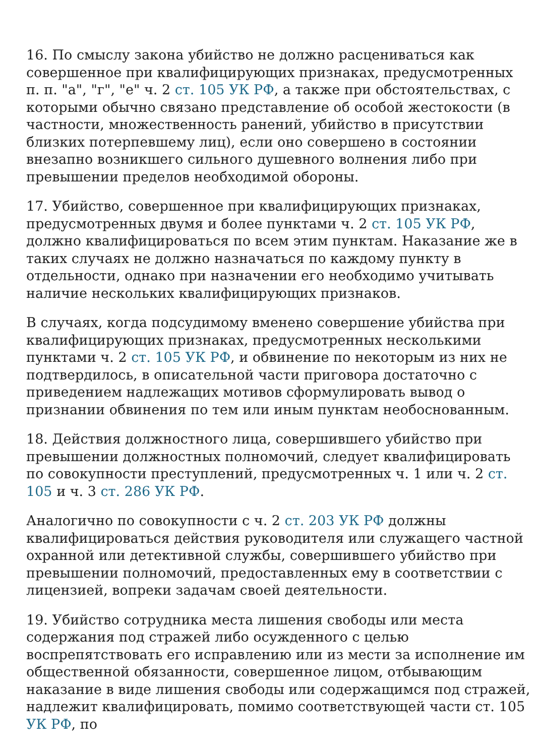16. По смыслу закона убийство не должно расцениваться как совершенное при квалифицирующих признаках, предусмотренных п. п. "а", "г", "е" ч. 2 ст. 105 УК РФ, а также при обстоятельствах, с которыми обычно связано представление об особой жестокости (в частности, множественность ранений, убийство в присутствии близких потерпевшему лиц), если оно совершено в состоянии внезапно возникшего сильного душевного волнения либо при превышении пределов необходимой обороны.
17. Убийство, совершенное при квалифицирующих признаках, предусмотренных двумя и более пунктами ч. 2 ст. 105 УК РФ, должно квалифицироваться по всем этим пунктам. Наказание же в таких случаях не должно назначаться по каждому пункту в отдельности, однако при назначении его необходимо учитывать наличие нескольких квалифицирующих признаков.
В случаях, когда подсудимому вменено совершение убийства при квалифицирующих признаках, предусмотренных несколькими пунктами ч. 2 ст. 105 УК РФ, и обвинение по некоторым из них не подтвердилось, в описательной части приговора достаточно с приведением надлежащих мотивов сформулировать вывод о признании обвинения по тем или иным пунктам необоснованным.
18. Действия должностного лица, совершившего убийство при превышении должностных полномочий, следует квалифицировать по совокупности преступлений, предусмотренных ч. 1 или ч. 2 ст. 105 и ч. 3 ст. 286 УК РФ.
Аналогично по совокупности с ч. 2 ст. 203 УК РФ должны квалифицироваться действия руководителя или служащего частной охранной или детективной службы, совершившего убийство при превышении полномочий, предоставленных ему в соответствии с лицензией, вопреки задачам своей деятельности.
19. Убийство сотрудника места лишения свободы или места содержания под стражей либо осужденного с целью воспрепятствовать его исправлению или из мести за исполнение им общественной обязанности, совершенное лицом, отбывающим наказание в виде лишения свободы или содержащимся под стражей, надлежит квалифицировать, помимо соответствующей части ст. 105 УК РФ, по